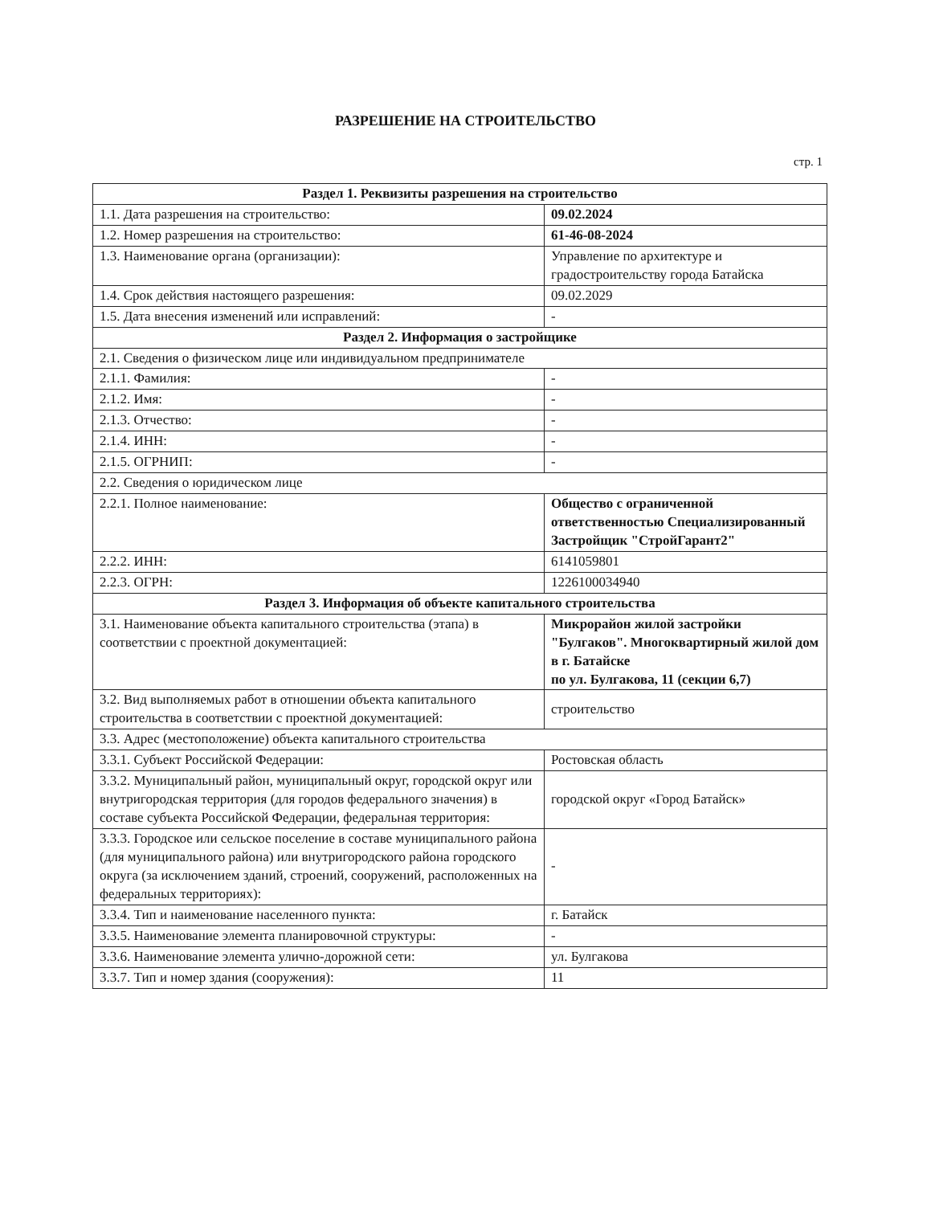РАЗРЕШЕНИЕ НА СТРОИТЕЛЬСТВО
стр. 1
| Раздел 1. Реквизиты разрешения на строительство | |
| --- | --- |
| 1.1. Дата разрешения на строительство: | 09.02.2024 |
| 1.2. Номер разрешения на строительство: | 61-46-08-2024 |
| 1.3. Наименование органа (организации): | Управление по архитектуре и градостроительству города Батайска |
| 1.4. Срок действия настоящего разрешения: | 09.02.2029 |
| 1.5. Дата внесения изменений или исправлений: | - |
| Раздел 2. Информация о застройщике | |
| 2.1. Сведения о физическом лице или индивидуальном предпринимателе | |
| 2.1.1. Фамилия: | - |
| 2.1.2. Имя: | - |
| 2.1.3. Отчество: | - |
| 2.1.4. ИНН: | - |
| 2.1.5. ОГРНИП: | - |
| 2.2. Сведения о юридическом лице | |
| 2.2.1. Полное наименование: | Общество с ограниченной ответственностью Специализированный Застройщик "СтройГарант2" |
| 2.2.2. ИНН: | 6141059801 |
| 2.2.3. ОГРН: | 1226100034940 |
| Раздел 3. Информация об объекте капитального строительства | |
| 3.1. Наименование объекта капитального строительства (этапа) в соответствии с проектной документацией: | Микрорайон жилой застройки "Булгаков". Многоквартирный жилой дом в г. Батайске по ул. Булгакова, 11 (секции 6,7) |
| 3.2. Вид выполняемых работ в отношении объекта капитального строительства в соответствии с проектной документацией: | строительство |
| 3.3. Адрес (местоположение) объекта капитального строительства | |
| 3.3.1. Субъект Российской Федерации: | Ростовская область |
| 3.3.2. Муниципальный район, муниципальный округ, городской округ или внутригородская территория (для городов федерального значения) в составе субъекта Российской Федерации, федеральная территория: | городской округ «Город Батайск» |
| 3.3.3. Городское или сельское поселение в составе муниципального района (для муниципального района) или внутригородского района городского округа (за исключением зданий, строений, сооружений, расположенных на федеральных территориях): | - |
| 3.3.4. Тип и наименование населенного пункта: | г. Батайск |
| 3.3.5. Наименование элемента планировочной структуры: | - |
| 3.3.6. Наименование элемента улично-дорожной сети: | ул. Булгакова |
| 3.3.7. Тип и номер здания (сооружения): | 11 |